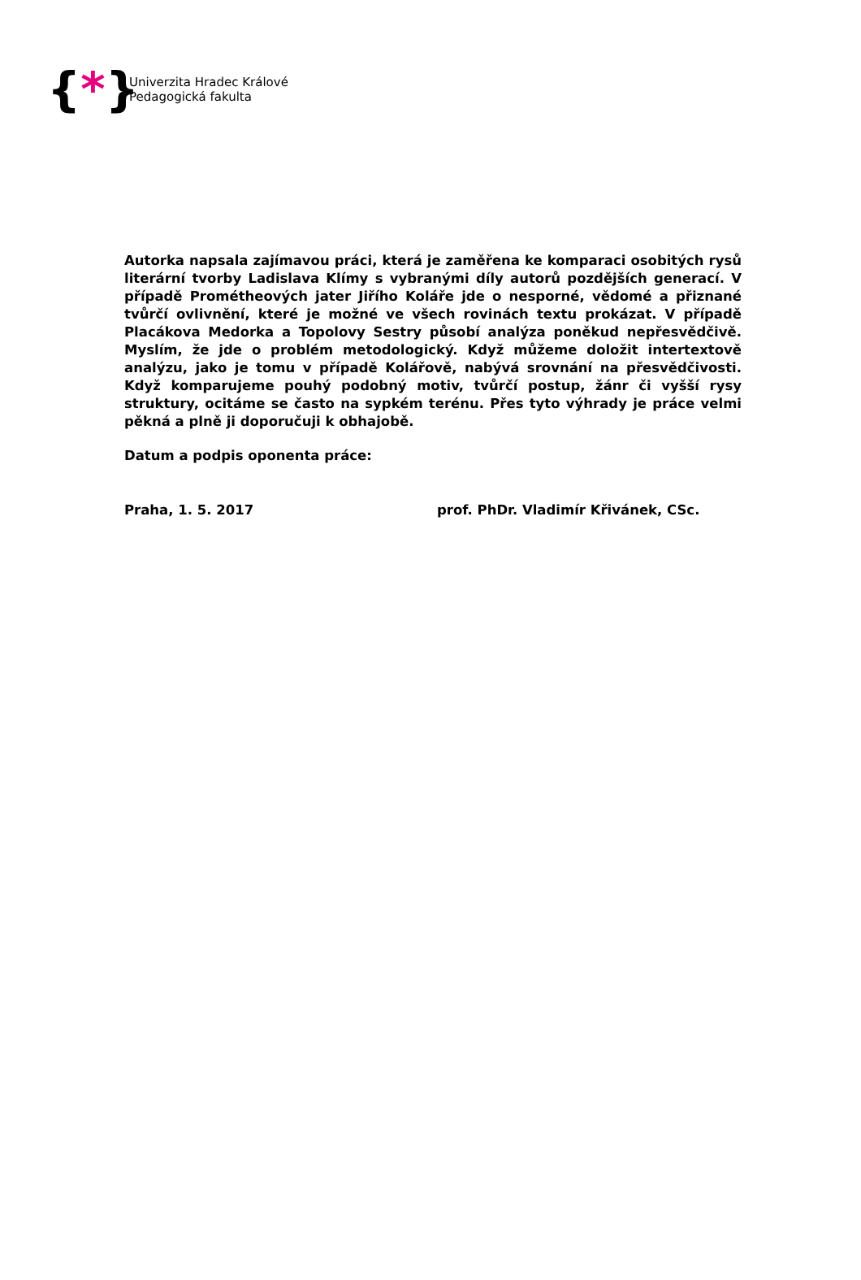{*}
Univerzita Hradec Králové
Pedagogická fakulta
Autorka napsala zajímavou práci, která je zaměřena ke komparaci osobitých rysů literární tvorby Ladislava Klímy s vybranými díly autorů pozdějších generací. V případě Prométheových jater Jiřího Koláře jde o nesporné, vědomé a přiznané tvůrčí ovlivnění, které je možné ve všech rovinách textu prokázat. V případě Placákova Medorka a Topolovy Sestry působí analýza poněkud nepřesvědčivě. Myslím, že jde o problém metodologický. Když můžeme doložit intertextově analýzu, jako je tomu v případě Kolářově, nabývá srovnání na přesvědčivosti. Když komparujeme pouhý podobný motiv, tvůrčí postup, žánr či vyšší rysy struktury, ocitáme se často na sypkém terénu. Přes tyto výhrady je práce velmi pěkná a plně ji doporučuji k obhajobě.
Datum a podpis oponenta práce:
Praha, 1. 5. 2017 prof. PhDr. Vladimír Křivánek, CSc.